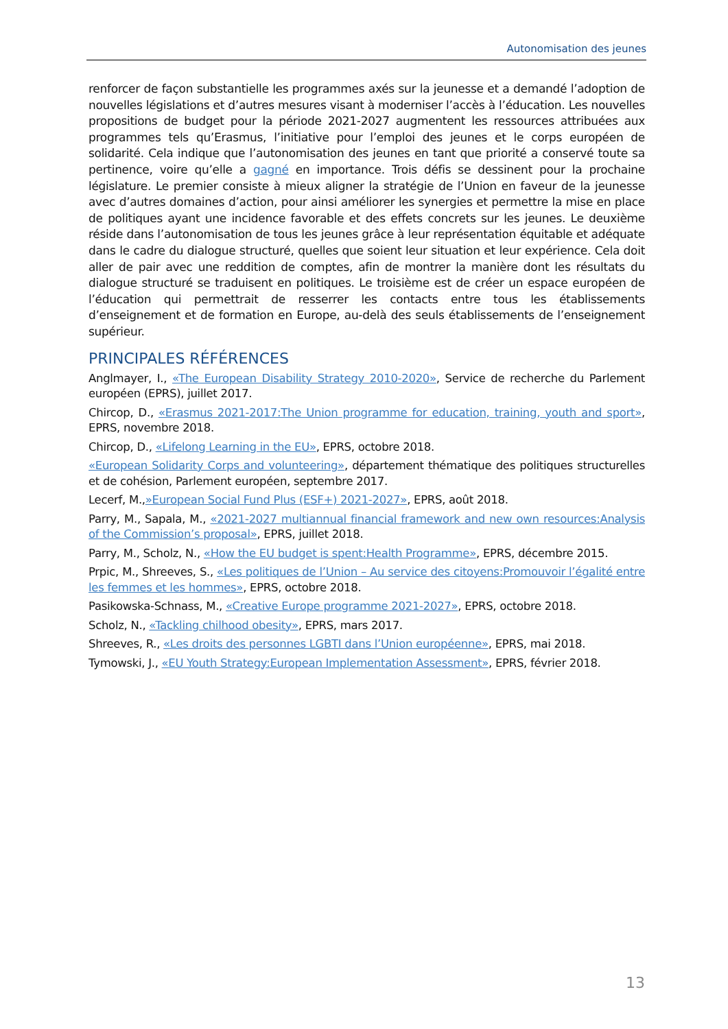Autonomisation des jeunes
renforcer de façon substantielle les programmes axés sur la jeunesse et a demandé l’adoption de nouvelles législations et d’autres mesures visant à moderniser l’accès à l’éducation. Les nouvelles propositions de budget pour la période 2021-2027 augmentent les ressources attribuées aux programmes tels qu’Erasmus, l’initiative pour l’emploi des jeunes et le corps européen de solidarité. Cela indique que l’autonomisation des jeunes en tant que priorité a conservé toute sa pertinence, voire qu’elle a gagné en importance. Trois défis se dessinent pour la prochaine législature. Le premier consiste à mieux aligner la stratégie de l’Union en faveur de la jeunesse avec d’autres domaines d’action, pour ainsi améliorer les synergies et permettre la mise en place de politiques ayant une incidence favorable et des effets concrets sur les jeunes. Le deuxième réside dans l’autonomisation de tous les jeunes grâce à leur représentation équitable et adéquate dans le cadre du dialogue structuré, quelles que soient leur situation et leur expérience. Cela doit aller de pair avec une reddition de comptes, afin de montrer la manière dont les résultats du dialogue structuré se traduisent en politiques. Le troisième est de créer un espace européen de l’éducation qui permettrait de resserrer les contacts entre tous les établissements d’enseignement et de formation en Europe, au-delà des seuls établissements de l’enseignement supérieur.
PRINCIPALES RÉFÉRENCES
Anglmayer, I., «The European Disability Strategy 2010-2020», Service de recherche du Parlement européen (EPRS), juillet 2017.
Chircop, D., «Erasmus 2021-2017:The Union programme for education, training, youth and sport», EPRS, novembre 2018.
Chircop, D., «Lifelong Learning in the EU», EPRS, octobre 2018.
«European Solidarity Corps and volunteering», département thématique des politiques structurelles et de cohésion, Parlement européen, septembre 2017.
Lecerf, M.,»European Social Fund Plus (ESF+) 2021-2027», EPRS, août 2018.
Parry, M., Sapala, M., «2021-2027 multiannual financial framework and new own resources:Analysis of the Commission’s proposal», EPRS, juillet 2018.
Parry, M., Scholz, N., «How the EU budget is spent:Health Programme», EPRS, décembre 2015.
Prpic, M., Shreeves, S., «Les politiques de l’Union – Au service des citoyens:Promouvoir l’égalité entre les femmes et les hommes», EPRS, octobre 2018.
Pasikowska-Schnass, M., «Creative Europe programme 2021-2027», EPRS, octobre 2018.
Scholz, N., «Tackling chilhood obesity», EPRS, mars 2017.
Shreeves, R., «Les droits des personnes LGBTI dans l’Union européenne», EPRS, mai 2018.
Tymowski, J., «EU Youth Strategy:European Implementation Assessment», EPRS, février 2018.
13